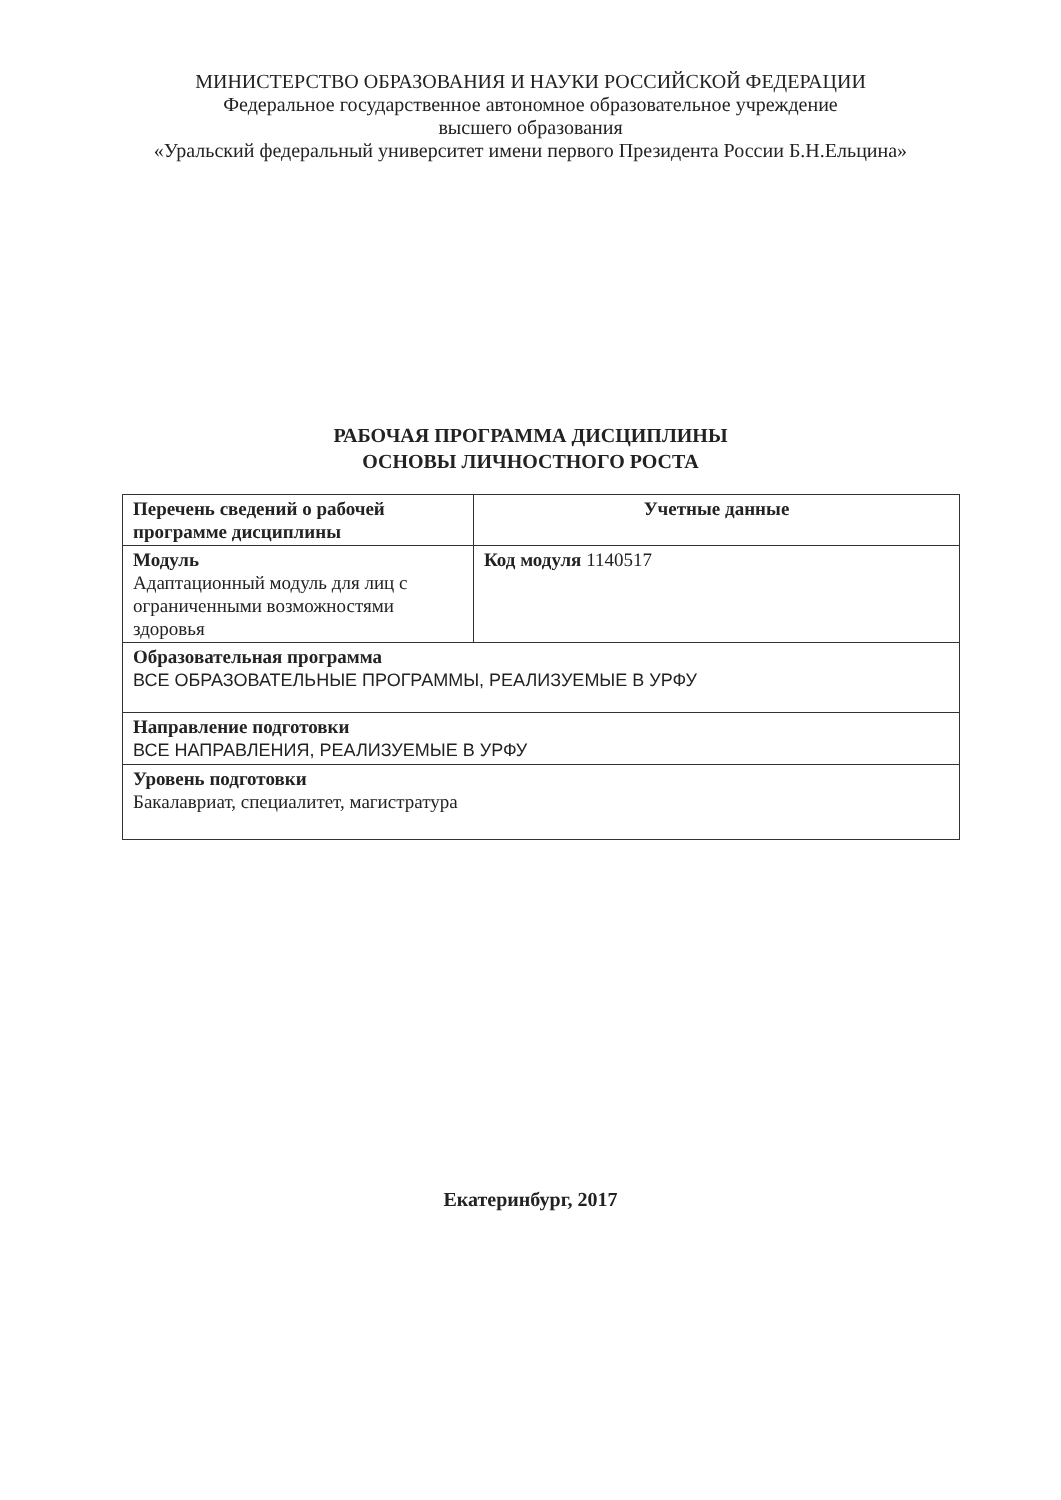МИНИСТЕРСТВО ОБРАЗОВАНИЯ И НАУКИ РОССИЙСКОЙ ФЕДЕРАЦИИ
Федеральное государственное автономное образовательное учреждение
высшего образования
«Уральский федеральный университет имени первого Президента России Б.Н.Ельцина»
РАБОЧАЯ ПРОГРАММА ДИСЦИПЛИНЫ
ОСНОВЫ ЛИЧНОСТНОГО РОСТА
| Перечень сведений о рабочей программе дисциплины | Учетные данные |
| --- | --- |
| Модуль Адаптационный модуль для лиц с ограниченными возможностями здоровья | Код модуля 1140517 |
| Образовательная программа ВСЕ ОБРАЗОВАТЕЛЬНЫЕ ПРОГРАММЫ, РЕАЛИЗУЕМЫЕ В УРФУ | |
| Направление подготовки ВСЕ НАПРАВЛЕНИЯ, РЕАЛИЗУЕМЫЕ В УРФУ | |
| Уровень подготовки Бакалавриат, специалитет, магистратура | |
Екатеринбург, 2017